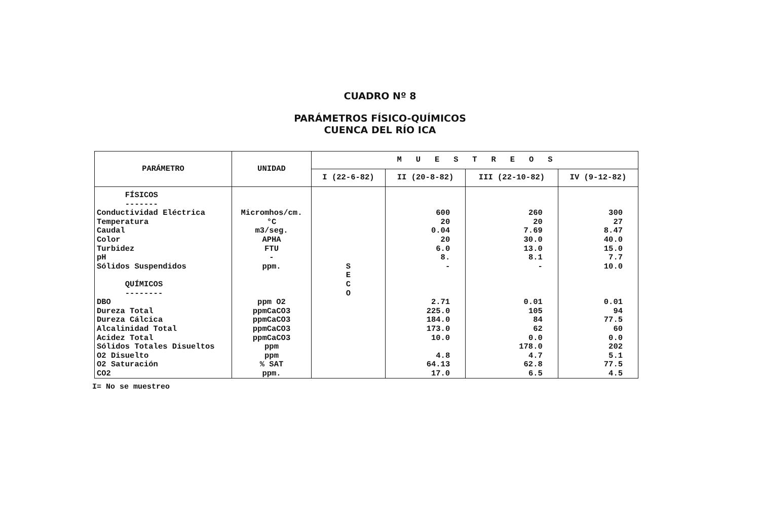CUADRO Nº 8
PARÁMETROS FÍSICO-QUÍMICOS
CUENCA DEL RÍO ICA
| PARÁMETRO | UNIDAD | M U E S T R E O S | | | |
| --- | --- | --- | --- | --- | --- |
| | | I (22-6-82) | II (20-8-82) | III (22-10-82) | IV (9-12-82) |
| FÍSICOS ------- Conductividad Eléctrica Temperatura Caudal Color Turbidez pH Sólidos Suspendidos QUÍMICOS -------- DBO Dureza Total Dureza Cálcica Alcalinidad Total Acidez Total Sólidos Totales Disueltos O2 Disuelto O2 Saturación CO2 | Micromhos/cm. °C m3/seg. APHA FTU - ppm. ppm O2 ppmCaCO3 ppmCaCO3 ppmCaCO3 ppmCaCO3 ppm ppm % SAT ppm. | S E C O | 600 20 0.04 20 6.0 8. - 2.71 225.0 184.0 173.0 10.0 4.8 64.13 17.0 | 260 20 7.69 30.0 13.0 8.1 - 0.01 105 84 62 0.0 178.0 4.7 62.8 6.5 | 300 27 8.47 40.0 15.0 7.7 10.0 0.01 94 77.5 60 0.0 202 5.1 77.5 4.5 |
I= No se muestreo